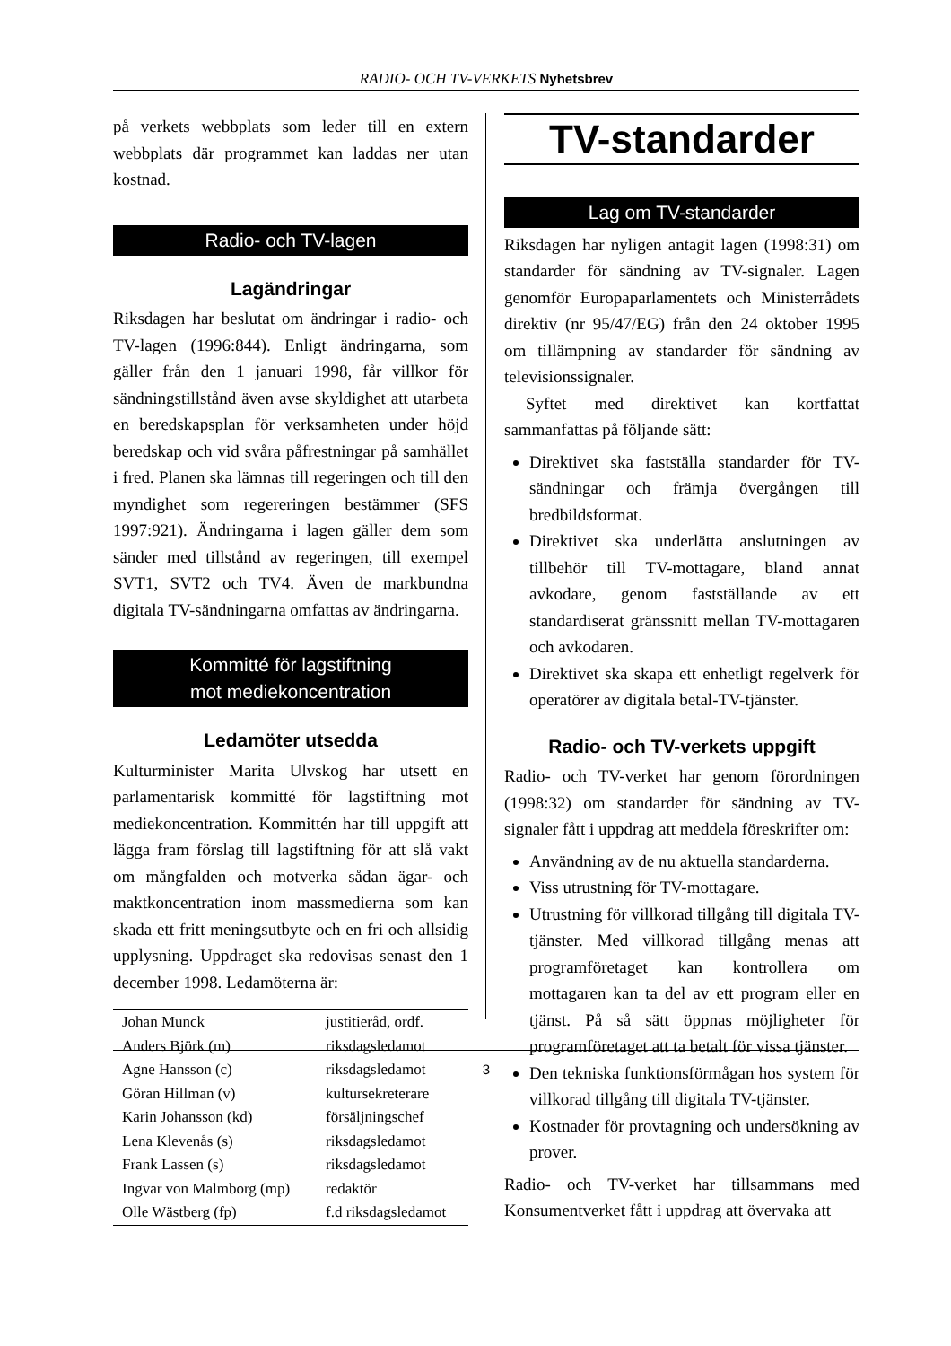RADIO- OCH TV-VERKETS Nyhetsbrev
på verkets webbplats som leder till en extern webbplats där programmet kan laddas ner utan kostnad.
Radio- och TV-lagen
Lagändringar
Riksdagen har beslutat om ändringar i radio- och TV-lagen (1996:844). Enligt ändringarna, som gäller från den 1 januari 1998, får villkor för sändningstillstånd även avse skyldighet att utarbeta en beredskapsplan för verksamheten under höjd beredskap och vid svåra påfrestningar på samhället i fred. Planen ska lämnas till regeringen och till den myndighet som regereringen bestämmer (SFS 1997:921). Ändringarna i lagen gäller dem som sänder med tillstånd av regeringen, till exempel SVT1, SVT2 och TV4. Även de markbundna digitala TV-sändningarna omfattas av ändringarna.
Kommitté för lagstiftning
mot mediekoncentration
Ledamöter utsedda
Kulturminister Marita Ulvskog har utsett en parlamentarisk kommitté för lagstiftning mot mediekoncentration. Kommittén har till uppgift att lägga fram förslag till lagstiftning för att slå vakt om mångfalden och motverka sådan ägar- och maktkoncentration inom massmedierna som kan skada ett fritt meningsutbyte och en fri och allsidig upplysning. Uppdraget ska redovisas senast den 1 december 1998. Ledamöterna är:
| Johan Munck | justitieråd, ordf. |
| Anders Björk (m) | riksdagsledamot |
| Agne Hansson (c) | riksdagsledamot |
| Göran Hillman (v) | kultursekreterare |
| Karin Johansson (kd) | försäljningschef |
| Lena Klevenås (s) | riksdagsledamot |
| Frank Lassen (s) | riksdagsledamot |
| Ingvar von Malmborg (mp) | redaktör |
| Olle Wästberg (fp) | f.d riksdagsledamot |
TV-standarder
Lag om TV-standarder
Riksdagen har nyligen antagit lagen (1998:31) om standarder för sändning av TV-signaler. Lagen genomför Europaparlamentets och Ministerrådets direktiv (nr 95/47/EG) från den 24 oktober 1995 om tillämpning av standarder för sändning av televisionssignaler.
Syftet med direktivet kan kortfattat sammanfattas på följande sätt:
Direktivet ska fastställa standarder för TV-sändningar och främja övergången till bredbildsformat.
Direktivet ska underlätta anslutningen av tillbehör till TV-mottagare, bland annat avkodare, genom fastställande av ett standardiserat gränssnitt mellan TV-mottagaren och avkodaren.
Direktivet ska skapa ett enhetligt regelverk för operatörer av digitala betal-TV-tjänster.
Radio- och TV-verkets uppgift
Radio- och TV-verket har genom förordningen (1998:32) om standarder för sändning av TV-signaler fått i uppdrag att meddela föreskrifter om:
Användning av de nu aktuella standarderna.
Viss utrustning för TV-mottagare.
Utrustning för villkorad tillgång till digitala TV-tjänster. Med villkorad tillgång menas att programföretaget kan kontrollera om mottagaren kan ta del av ett program eller en tjänst. På så sätt öppnas möjligheter för programföretaget att ta betalt för vissa tjänster.
Den tekniska funktionsförmågan hos system för villkorad tillgång till digitala TV-tjänster.
Kostnader för provtagning och undersökning av prover.
Radio- och TV-verket har tillsammans med Konsumentverket fått i uppdrag att övervaka att
3